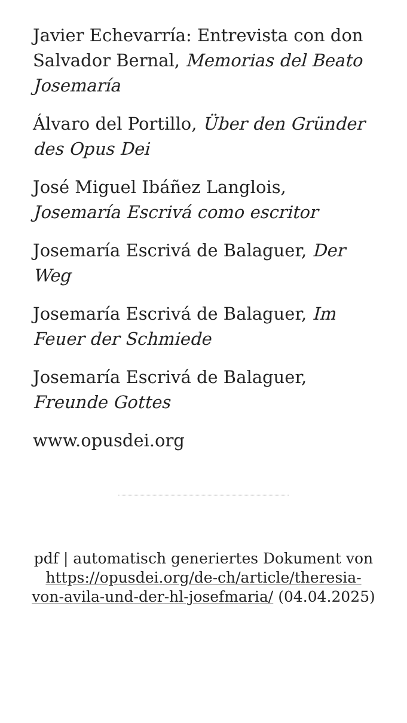Javier Echevarría: Entrevista con don Salvador Bernal, Memorias del Beato Josemaría
Álvaro del Portillo, Über den Gründer des Opus Dei
José Miguel Ibáñez Langlois, Josemaría Escrivá como escritor
Josemaría Escrivá de Balaguer, Der Weg
Josemaría Escrivá de Balaguer, Im Feuer der Schmiede
Josemaría Escrivá de Balaguer, Freunde Gottes
www.opusdei.org
pdf | automatisch generiertes Dokument von https://opusdei.org/de-ch/article/theresia-von-avila-und-der-hl-josefmaria/ (04.04.2025)